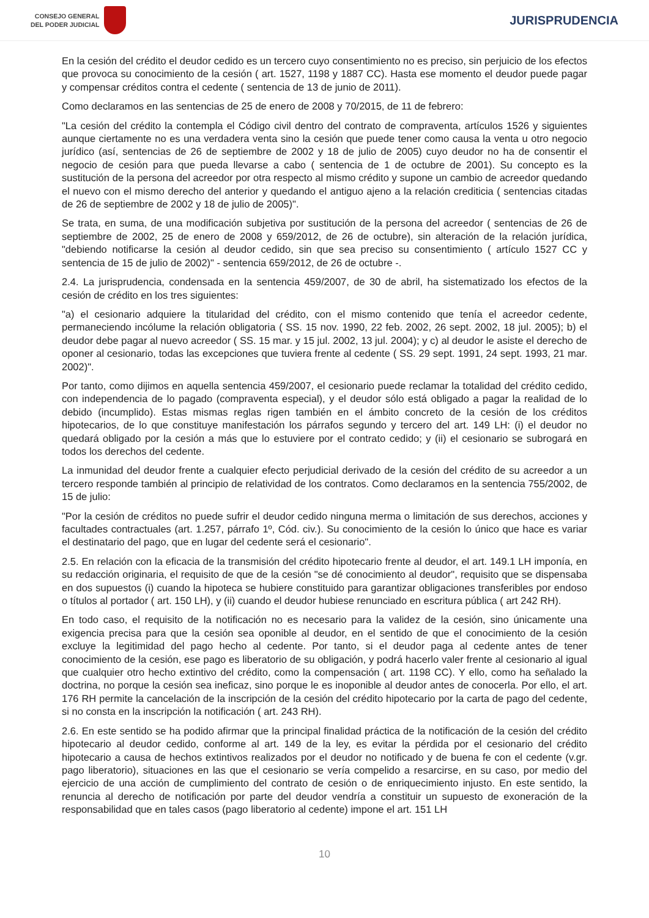CONSEJO GENERAL
DEL PODER JUDICIAL
JURISPRUDENCIA
En la cesión del crédito el deudor cedido es un tercero cuyo consentimiento no es preciso, sin perjuicio de los efectos que provoca su conocimiento de la cesión ( art. 1527, 1198 y 1887 CC). Hasta ese momento el deudor puede pagar y compensar créditos contra el cedente ( sentencia de 13 de junio de 2011).
Como declaramos en las sentencias de 25 de enero de 2008 y 70/2015, de 11 de febrero:
"La cesión del crédito la contempla el Código civil dentro del contrato de compraventa, artículos 1526 y siguientes aunque ciertamente no es una verdadera venta sino la cesión que puede tener como causa la venta u otro negocio jurídico (así, sentencias de 26 de septiembre de 2002 y 18 de julio de 2005) cuyo deudor no ha de consentir el negocio de cesión para que pueda llevarse a cabo ( sentencia de 1 de octubre de 2001). Su concepto es la sustitución de la persona del acreedor por otra respecto al mismo crédito y supone un cambio de acreedor quedando el nuevo con el mismo derecho del anterior y quedando el antiguo ajeno a la relación crediticia ( sentencias citadas de 26 de septiembre de 2002 y 18 de julio de 2005)".
Se trata, en suma, de una modificación subjetiva por sustitución de la persona del acreedor ( sentencias de 26 de septiembre de 2002, 25 de enero de 2008 y 659/2012, de 26 de octubre), sin alteración de la relación jurídica, "debiendo notificarse la cesión al deudor cedido, sin que sea preciso su consentimiento ( artículo 1527 CC y sentencia de 15 de julio de 2002)" - sentencia 659/2012, de 26 de octubre -.
2.4. La jurisprudencia, condensada en la sentencia 459/2007, de 30 de abril, ha sistematizado los efectos de la cesión de crédito en los tres siguientes:
"a) el cesionario adquiere la titularidad del crédito, con el mismo contenido que tenía el acreedor cedente, permaneciendo incólume la relación obligatoria ( SS. 15 nov. 1990, 22 feb. 2002, 26 sept. 2002, 18 jul. 2005); b) el deudor debe pagar al nuevo acreedor ( SS. 15 mar. y 15 jul. 2002, 13 jul. 2004); y c) al deudor le asiste el derecho de oponer al cesionario, todas las excepciones que tuviera frente al cedente ( SS. 29 sept. 1991, 24 sept. 1993, 21 mar. 2002)".
Por tanto, como dijimos en aquella sentencia 459/2007, el cesionario puede reclamar la totalidad del crédito cedido, con independencia de lo pagado (compraventa especial), y el deudor sólo está obligado a pagar la realidad de lo debido (incumplido). Estas mismas reglas rigen también en el ámbito concreto de la cesión de los créditos hipotecarios, de lo que constituye manifestación los párrafos segundo y tercero del art. 149 LH: (i) el deudor no quedará obligado por la cesión a más que lo estuviere por el contrato cedido; y (ii) el cesionario se subrogará en todos los derechos del cedente.
La inmunidad del deudor frente a cualquier efecto perjudicial derivado de la cesión del crédito de su acreedor a un tercero responde también al principio de relatividad de los contratos. Como declaramos en la sentencia 755/2002, de 15 de julio:
"Por la cesión de créditos no puede sufrir el deudor cedido ninguna merma o limitación de sus derechos, acciones y facultades contractuales (art. 1.257, párrafo 1º, Cód. civ.). Su conocimiento de la cesión lo único que hace es variar el destinatario del pago, que en lugar del cedente será el cesionario".
2.5. En relación con la eficacia de la transmisión del crédito hipotecario frente al deudor, el art. 149.1 LH imponía, en su redacción originaria, el requisito de que de la cesión "se dé conocimiento al deudor", requisito que se dispensaba en dos supuestos (i) cuando la hipoteca se hubiere constituido para garantizar obligaciones transferibles por endoso o títulos al portador ( art. 150 LH), y (ii) cuando el deudor hubiese renunciado en escritura pública ( art 242 RH).
En todo caso, el requisito de la notificación no es necesario para la validez de la cesión, sino únicamente una exigencia precisa para que la cesión sea oponible al deudor, en el sentido de que el conocimiento de la cesión excluye la legitimidad del pago hecho al cedente. Por tanto, si el deudor paga al cedente antes de tener conocimiento de la cesión, ese pago es liberatorio de su obligación, y podrá hacerlo valer frente al cesionario al igual que cualquier otro hecho extintivo del crédito, como la compensación ( art. 1198 CC). Y ello, como ha señalado la doctrina, no porque la cesión sea ineficaz, sino porque le es inoponible al deudor antes de conocerla. Por ello, el art. 176 RH permite la cancelación de la inscripción de la cesión del crédito hipotecario por la carta de pago del cedente, si no consta en la inscripción la notificación ( art. 243 RH).
2.6. En este sentido se ha podido afirmar que la principal finalidad práctica de la notificación de la cesión del crédito hipotecario al deudor cedido, conforme al art. 149 de la ley, es evitar la pérdida por el cesionario del crédito hipotecario a causa de hechos extintivos realizados por el deudor no notificado y de buena fe con el cedente (v.gr. pago liberatorio), situaciones en las que el cesionario se vería compelido a resarcirse, en su caso, por medio del ejercicio de una acción de cumplimiento del contrato de cesión o de enriquecimiento injusto. En este sentido, la renuncia al derecho de notificación por parte del deudor vendría a constituir un supuesto de exoneración de la responsabilidad que en tales casos (pago liberatorio al cedente) impone el art. 151 LH
10